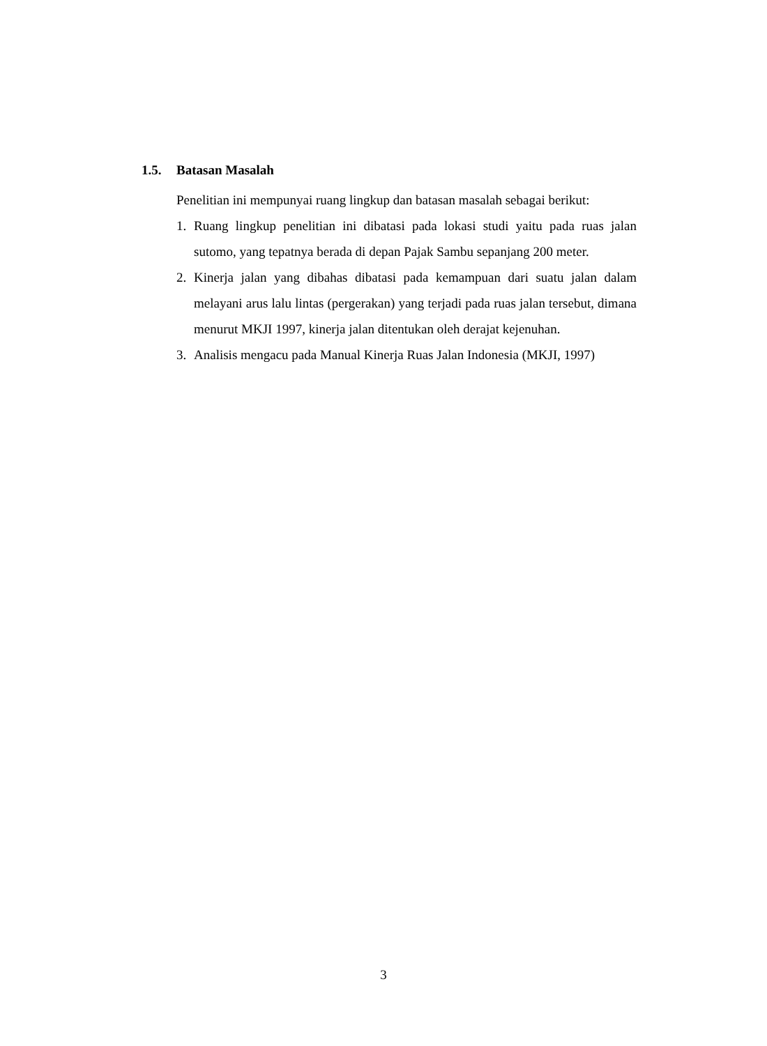1.5. Batasan Masalah
Penelitian ini mempunyai ruang lingkup dan batasan masalah sebagai berikut:
1. Ruang lingkup penelitian ini dibatasi pada lokasi studi yaitu pada ruas jalan sutomo, yang tepatnya berada di depan Pajak Sambu sepanjang 200 meter.
2. Kinerja jalan yang dibahas dibatasi pada kemampuan dari suatu jalan dalam melayani arus lalu lintas (pergerakan) yang terjadi pada ruas jalan tersebut, dimana menurut MKJI 1997, kinerja jalan ditentukan oleh derajat kejenuhan.
3. Analisis mengacu pada Manual Kinerja Ruas Jalan Indonesia (MKJI, 1997)
3